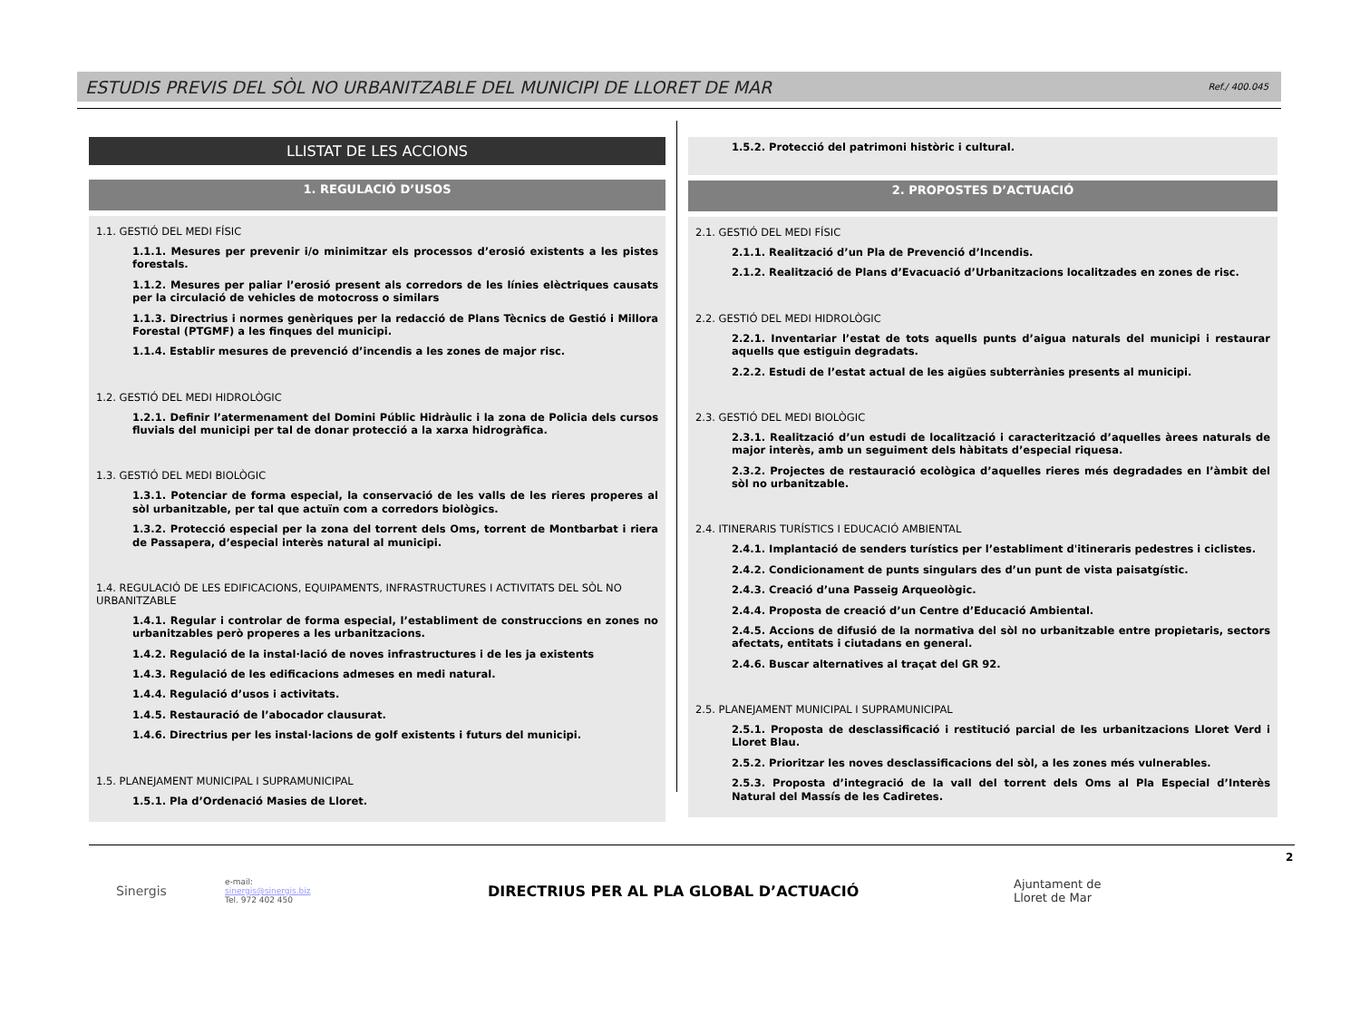ESTUDIS PREVIS DEL SÒL NO URBANITZABLE DEL MUNICIPI DE LLORET DE MAR Ref./ 400.045
LLISTAT DE LES ACCIONS
1. REGULACIÓ D’USOS
1.1. GESTIÓ DEL MEDI FÍSIC
1.1.1. Mesures per prevenir i/o minimitzar els processos d’erosió existents a les pistes forestals.
1.1.2. Mesures per paliar l’erosió present als corredors de les línies elèctriques causats per la circulació de vehicles de motocross o similars
1.1.3. Directrius i normes genèriques per la redacció de Plans Tècnics de Gestió i Millora Forestal (PTGMF) a les finques del municipi.
1.1.4. Establir mesures de prevenció d’incendis a les zones de major risc.
1.2. GESTIÓ DEL MEDI HIDROLÒGIC
1.2.1. Definir l’atermenament del Domini Públic Hidràulic i la zona de Policia dels cursos fluvials del municipi per tal de donar protecció a la xarxa hidrogràfica.
1.3. GESTIÓ DEL MEDI BIOLÒGIC
1.3.1. Potenciar de forma especial, la conservació de les valls de les rieres properes al sòl urbanitzable, per tal que actuïn com a corredors biològics.
1.3.2. Protecció especial per la zona del torrent dels Oms, torrent de Montbarbat i riera de Passapera, d’especial interès natural al municipi.
1.4. REGULACIÓ DE LES EDIFICACIONS, EQUIPAMENTS, INFRASTRUCTURES I ACTIVITATS DEL SÒL NO URBANITZABLE
1.4.1. Regular i controlar de forma especial, l’establiment de construccions en zones no urbanitzables però properes a les urbanitzacions.
1.4.2. Regulació de la instal·lació de noves infrastructures i de les ja existents
1.4.3. Regulació de les edificacions admeses en medi natural.
1.4.4. Regulació d’usos i activitats.
1.4.5. Restauració de l’abocador clausurat.
1.4.6. Directrius per les instal·lacions de golf existents i futurs del municipi.
1.5. PLANEJAMENT MUNICIPAL I SUPRAMUNICIPAL
1.5.1. Pla d’Ordenació Masies de Lloret.
1.5.2. Protecció del patrimoni històric i cultural.
2. PROPOSTES D’ACTUACIÓ
2.1. GESTIÓ DEL MEDI FÍSIC
2.1.1. Realització d’un Pla de Prevenció d’Incendis.
2.1.2. Realització de Plans d’Evacuació d’Urbanitzacions localitzades en zones de risc.
2.2. GESTIÓ DEL MEDI HIDROLÒGIC
2.2.1. Inventariar l’estat de tots aquells punts d’aigua naturals del municipi i restaurar aquells que estiguin degradats.
2.2.2. Estudi de l’estat actual de les aigües subterrànies presents al municipi.
2.3. GESTIÓ DEL MEDI BIOLÒGIC
2.3.1. Realització d’un estudi de localització i caracterització d’aquelles àrees naturals de major interès, amb un seguiment dels hàbitats d’especial riquesa.
2.3.2. Projectes de restauració ecològica d’aquelles rieres més degradades en l’àmbit del sòl no urbanitzable.
2.4. ITINERARIS TURÍSTICS I EDUCACIÓ AMBIENTAL
2.4.1. Implantació de senders turístics per l’establiment d'itineraris pedestres i ciclistes.
2.4.2. Condicionament de punts singulars des d’un punt de vista paisatgístic.
2.4.3. Creació d’una Passeig Arqueològic.
2.4.4. Proposta de creació d’un Centre d’Educació Ambiental.
2.4.5. Accions de difusió de la normativa del sòl no urbanitzable entre propietaris, sectors afectats, entitats i ciutadans en general.
2.4.6. Buscar alternatives al traçat del GR 92.
2.5. PLANEJAMENT MUNICIPAL I SUPRAMUNICIPAL
2.5.1. Proposta de desclassificació i restitució parcial de les urbanitzacions Lloret Verd i Lloret Blau.
2.5.2. Prioritzar les noves desclassificacions del sòl, a les zones més vulnerables.
2.5.3. Proposta d’integració de la vall del torrent dels Oms al Pla Especial d’Interès Natural del Massís de les Cadiretes.
Sinergis
e-mail:
sinergis@sinergis.biz
Tel. 972 402 450
DIRECTRIUS PER AL PLA GLOBAL D’ACTUACIÓ
Ajuntament de
Lloret de Mar
2